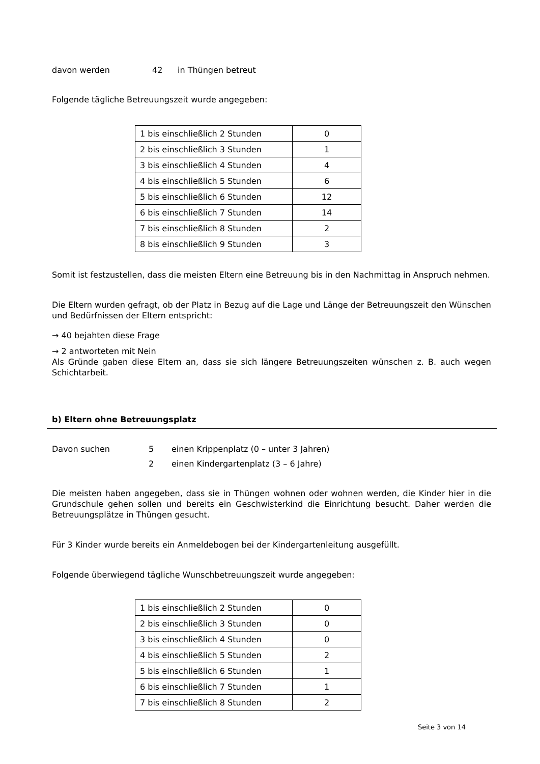davon werden 42 in Thüngen betreut
Folgende tägliche Betreuungszeit wurde angegeben:
| 1 bis einschließlich 2 Stunden | 0 |
| 2 bis einschließlich 3 Stunden | 1 |
| 3 bis einschließlich 4 Stunden | 4 |
| 4 bis einschließlich 5 Stunden | 6 |
| 5 bis einschließlich 6 Stunden | 12 |
| 6 bis einschließlich 7 Stunden | 14 |
| 7 bis einschließlich 8 Stunden | 2 |
| 8 bis einschließlich 9 Stunden | 3 |
Somit ist festzustellen, dass die meisten Eltern eine Betreuung bis in den Nachmittag in Anspruch nehmen.
Die Eltern wurden gefragt, ob der Platz in Bezug auf die Lage und Länge der Betreuungszeit den Wünschen und Bedürfnissen der Eltern entspricht:
→ 40 bejahten diese Frage
→ 2 antworteten mit Nein
Als Gründe gaben diese Eltern an, dass sie sich längere Betreuungszeiten wünschen z. B. auch wegen Schichtarbeit.
b) Eltern ohne Betreuungsplatz
Davon suchen 5 einen Krippenplatz (0 – unter 3 Jahren)
2 einen Kindergartenplatz (3 – 6 Jahre)
Die meisten haben angegeben, dass sie in Thüngen wohnen oder wohnen werden, die Kinder hier in die Grundschule gehen sollen und bereits ein Geschwisterkind die Einrichtung besucht. Daher werden die Betreuungsplätze in Thüngen gesucht.
Für 3 Kinder wurde bereits ein Anmeldebogen bei der Kindergartenleitung ausgefüllt.
Folgende überwiegend tägliche Wunschbetreuungszeit wurde angegeben:
| 1 bis einschließlich 2 Stunden | 0 |
| 2 bis einschließlich 3 Stunden | 0 |
| 3 bis einschließlich 4 Stunden | 0 |
| 4 bis einschließlich 5 Stunden | 2 |
| 5 bis einschließlich 6 Stunden | 1 |
| 6 bis einschließlich 7 Stunden | 1 |
| 7 bis einschließlich 8 Stunden | 2 |
Seite 3 von 14